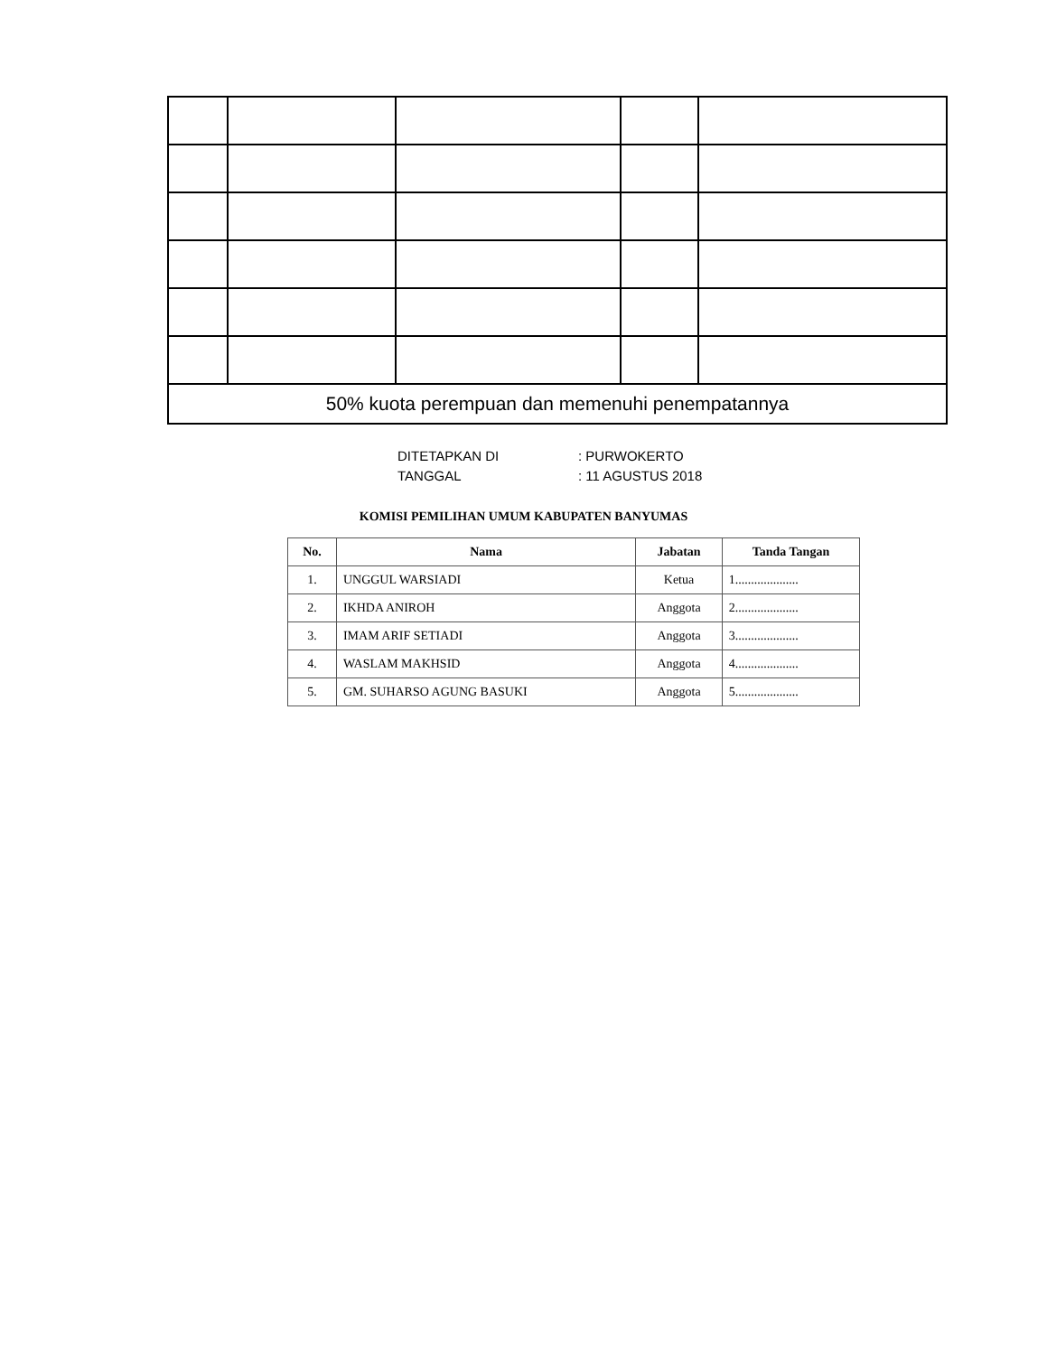| 50% kuota perempuan dan memenuhi penempatannya | | | | |
DITETAPKAN DI: PURWOKERTO
TANGGAL: 11 AGUSTUS 2018
KOMISI PEMILIHAN UMUM KABUPATEN BANYUMAS
| No. | Nama | Jabatan | Tanda Tangan |
| --- | --- | --- | --- |
| 1. | UNGGUL WARSIADI | Ketua | 1.................... |
| 2. | IKHDA ANIROH | Anggota | 2.................... |
| 3. | IMAM ARIF SETIADI | Anggota | 3.................... |
| 4. | WASLAM MAKHSID | Anggota | 4.................... |
| 5. | GM. SUHARSO AGUNG BASUKI | Anggota | 5.................... |